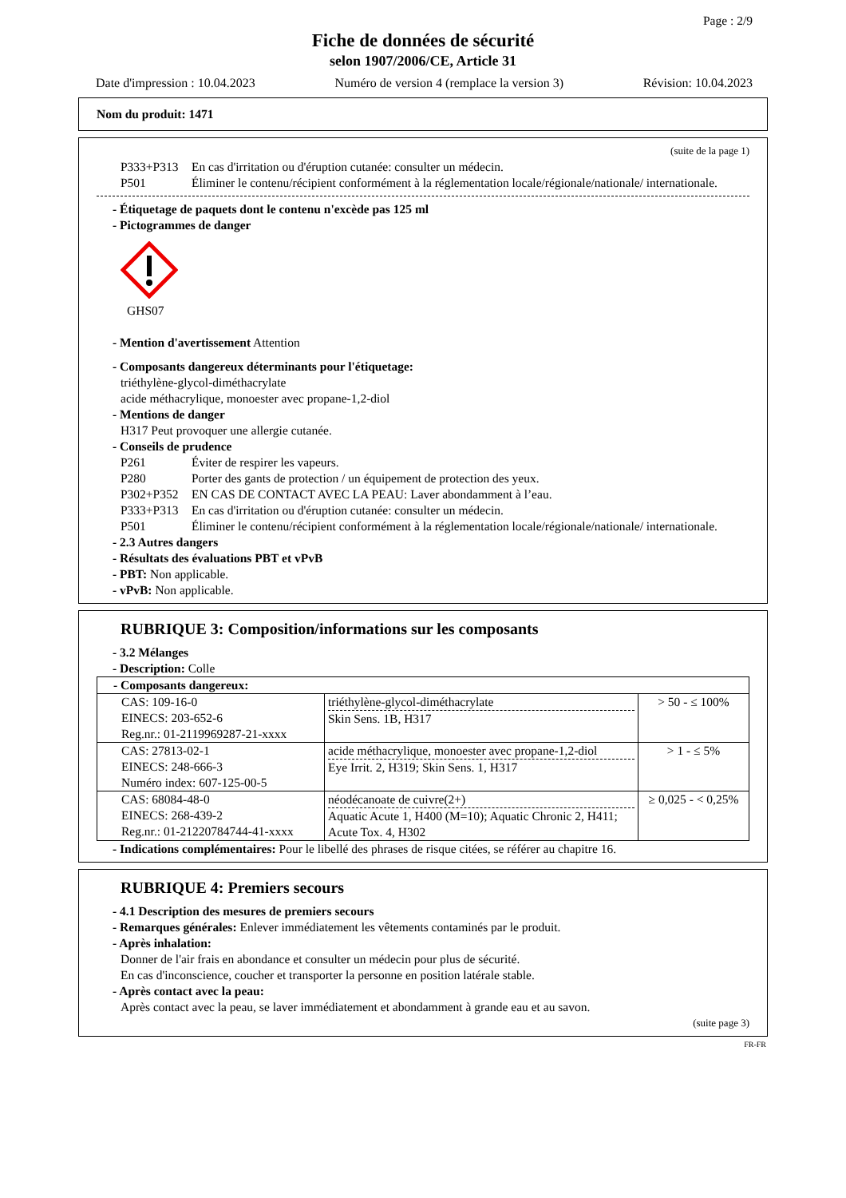Page : 2/9
Fiche de données de sécurité
selon 1907/2006/CE, Article 31
Date d'impression : 10.04.2023 Numéro de version 4 (remplace la version 3) Révision: 10.04.2023
Nom du produit: 1471
(suite de la page 1)
P333+P313 En cas d'irritation ou d'éruption cutanée: consulter un médecin.
P501 Éliminer le contenu/récipient conformément à la réglementation locale/régionale/nationale/ internationale.
- Étiquetage de paquets dont le contenu n'excède pas 125 ml
- Pictogrammes de danger
GHS07
- Mention d'avertissement Attention
- Composants dangereux déterminants pour l'étiquetage:
triéthylène-glycol-diméthacrylate
acide méthacrylique, monoester avec propane-1,2-diol
- Mentions de danger
H317 Peut provoquer une allergie cutanée.
- Conseils de prudence
P261 Éviter de respirer les vapeurs.
P280 Porter des gants de protection / un équipement de protection des yeux.
P302+P352 EN CAS DE CONTACT AVEC LA PEAU: Laver abondamment à l’eau.
P333+P313 En cas d'irritation ou d'éruption cutanée: consulter un médecin.
P501 Éliminer le contenu/récipient conformément à la réglementation locale/régionale/nationale/ internationale.
- 2.3 Autres dangers
- Résultats des évaluations PBT et vPvB
- PBT: Non applicable.
- vPvB: Non applicable.
RUBRIQUE 3: Composition/informations sur les composants
- 3.2 Mélanges
- Description: Colle
| - Composants dangereux: | | |
| CAS: 109-16-0 EINECS: 203-652-6 Reg.nr.: 01-2119969287-21-xxxx | triéthylène-glycol-diméthacrylate Skin Sens. 1B, H317 | > 50 - ≤ 100% |
| CAS: 27813-02-1 EINECS: 248-666-3 Numéro index: 607-125-00-5 | acide méthacrylique, monoester avec propane-1,2-diol Eye Irrit. 2, H319; Skin Sens. 1, H317 | > 1 - ≤ 5% |
| CAS: 68084-48-0 EINECS: 268-439-2 Reg.nr.: 01-21220784744-41-xxxx | néodécanoate de cuivre(2+) Aquatic Acute 1, H400 (M=10); Aquatic Chronic 2, H411; Acute Tox. 4, H302 | ≥ 0,025 - < 0,25% |
- Indications complémentaires: Pour le libellé des phrases de risque citées, se référer au chapitre 16.
RUBRIQUE 4: Premiers secours
- 4.1 Description des mesures de premiers secours
- Remarques générales: Enlever immédiatement les vêtements contaminés par le produit.
- Après inhalation:
Donner de l'air frais en abondance et consulter un médecin pour plus de sécurité.
En cas d'inconscience, coucher et transporter la personne en position latérale stable.
- Après contact avec la peau:
Après contact avec la peau, se laver immédiatement et abondamment à grande eau et au savon.
(suite page 3)
FR-FR